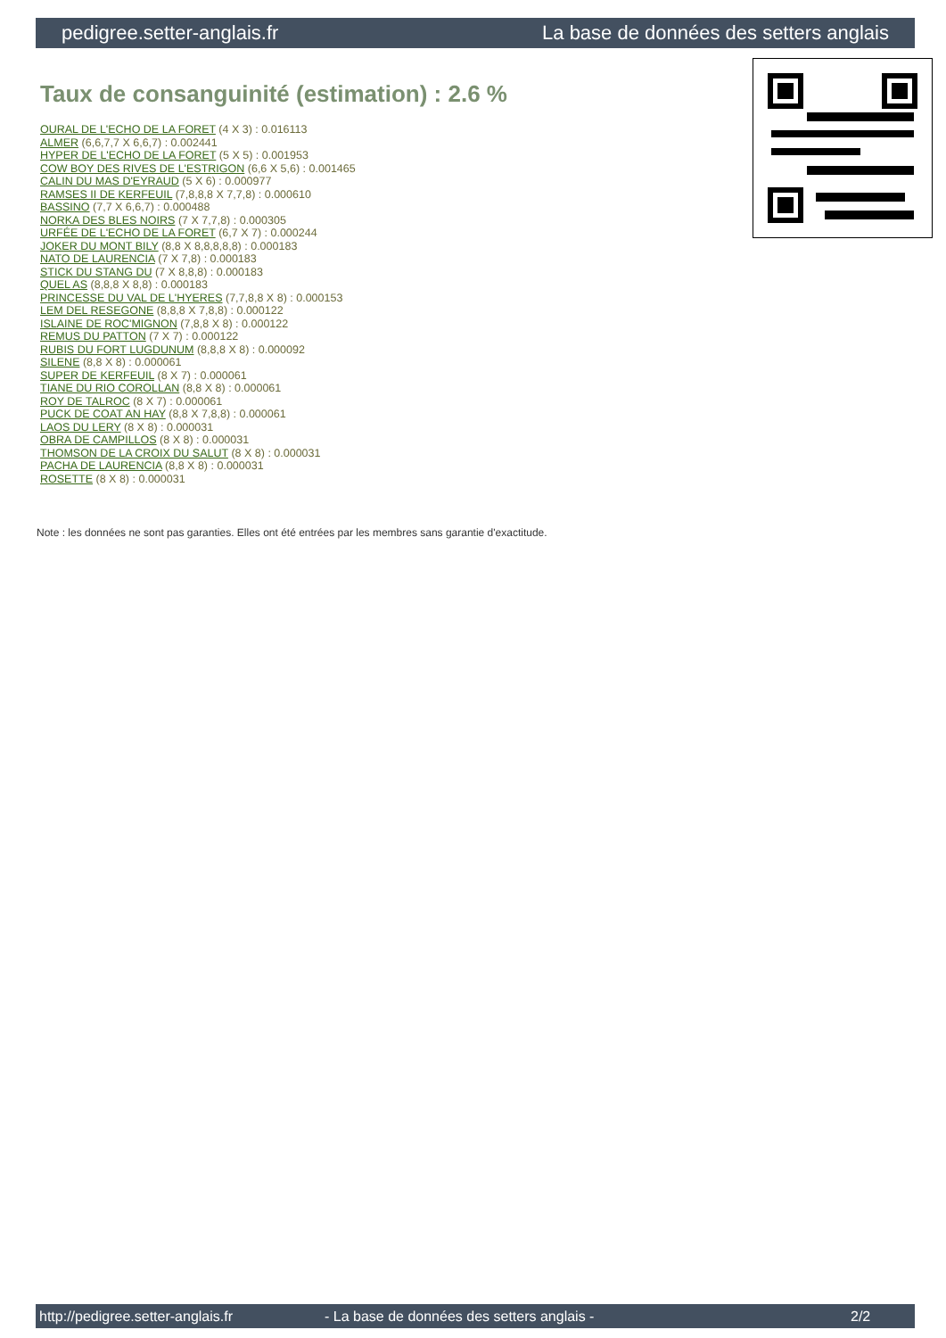pedigree.setter-anglais.fr La base de données des setters anglais
Taux de consanguinité (estimation) : 2.6 %
OURAL DE L'ECHO DE LA FORET (4 X 3) : 0.016113
ALMER (6,6,7,7 X 6,6,7) : 0.002441
HYPER DE L'ECHO DE LA FORET (5 X 5) : 0.001953
COW BOY DES RIVES DE L'ESTRIGON (6,6 X 5,6) : 0.001465
CALIN DU MAS D'EYRAUD (5 X 6) : 0.000977
RAMSES II DE KERFEUIL (7,8,8,8 X 7,7,8) : 0.000610
BASSINO (7,7 X 6,6,7) : 0.000488
NORKA DES BLES NOIRS (7 X 7,7,8) : 0.000305
URFÉE DE L'ECHO DE LA FORET (6,7 X 7) : 0.000244
JOKER DU MONT BILY (8,8 X 8,8,8,8,8) : 0.000183
NATO DE LAURENCIA (7 X 7,8) : 0.000183
STICK DU STANG DU (7 X 8,8,8) : 0.000183
QUEL AS (8,8,8 X 8,8) : 0.000183
PRINCESSE DU VAL DE L'HYERES (7,7,8,8 X 8) : 0.000153
LEM DEL RESEGONE (8,8,8 X 7,8,8) : 0.000122
ISLAINE DE ROC'MIGNON (7,8,8 X 8) : 0.000122
REMUS DU PATTON (7 X 7) : 0.000122
RUBIS DU FORT LUGDUNUM (8,8,8 X 8) : 0.000092
SILENE (8,8 X 8) : 0.000061
SUPER DE KERFEUIL (8 X 7) : 0.000061
TIANE DU RIO COROLLAN (8,8 X 8) : 0.000061
ROY DE TALROC (8 X 7) : 0.000061
PUCK DE COAT AN HAY (8,8 X 7,8,8) : 0.000061
LAOS DU LERY (8 X 8) : 0.000031
OBRA DE CAMPILLOS (8 X 8) : 0.000031
THOMSON DE LA CROIX DU SALUT (8 X 8) : 0.000031
PACHA DE LAURENCIA (8,8 X 8) : 0.000031
ROSETTE (8 X 8) : 0.000031
Note : les données ne sont pas garanties. Elles ont été entrées par les membres sans garantie d'exactitude.
http://pedigree.setter-anglais.fr - La base de données des setters anglais - 2/2